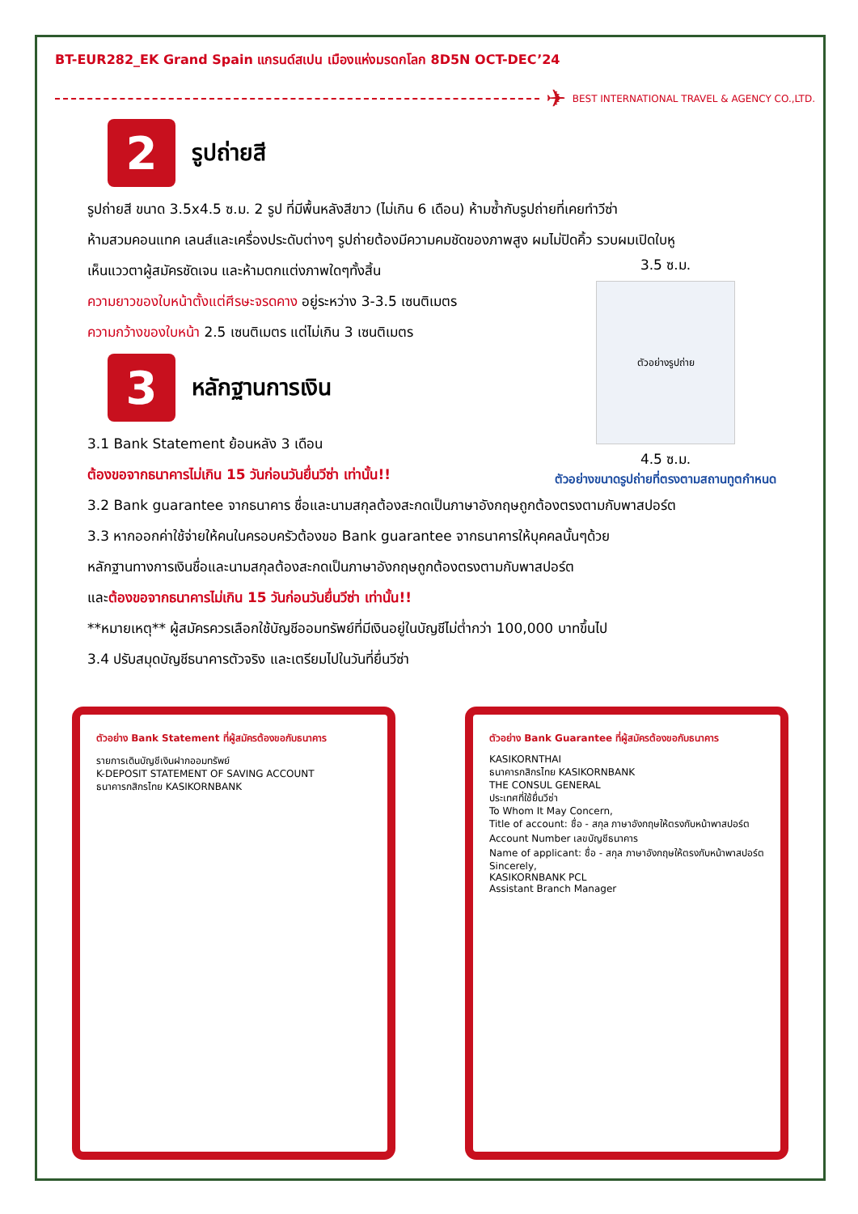BT-EUR282_EK Grand Spain แกรนด์สเปน เมืองแห่งมรดกโลก 8D5N OCT-DEC’24
✈ BEST INTERNATIONAL TRAVEL & AGENCY CO.,LTD.
2
รูปถ่ายสี
รูปถ่ายสี ขนาด 3.5x4.5 ซ.ม. 2 รูป ที่มีพื้นหลังสีขาว (ไม่เกิน 6 เดือน) ห้ามซ้ำกับรูปถ่ายที่เคยทำวีซ่า
ห้ามสวมคอนแทค เลนส์และเครื่องประดับต่างๆ รูปถ่ายต้องมีความคมชัดของภาพสูง ผมไม่ปิดคิ้ว รวบผมเปิดใบหู
3.5 ซ.ม.
ตัวอย่างรูปถ่าย
4.5 ซ.ม.
ตัวอย่างขนาดรูปถ่ายที่ตรงตามสถานทูตกำหนด
เห็นแววตาผู้สมัครชัดเจน และห้ามตกแต่งภาพใดๆทั้งสิ้น
ความยาวของใบหน้าตั้งแต่ศีรษะจรดคาง อยู่ระหว่าง 3-3.5 เซนติเมตร
ความกว้างของใบหน้า 2.5 เซนติเมตร แต่ไม่เกิน 3 เซนติเมตร
3
หลักฐานการเงิน
3.1 Bank Statement ย้อนหลัง 3 เดือน
ต้องขอจากธนาคารไม่เกิน 15 วันก่อนวันยื่นวีซ่า เท่านั้น!!
3.2 Bank guarantee จากธนาคาร ชื่อและนามสกุลต้องสะกดเป็นภาษาอังกฤษถูกต้องตรงตามกับพาสปอร์ต
3.3 หากออกค่าใช้จ่ายให้คนในครอบครัวต้องขอ Bank guarantee จากธนาคารให้บุคคลนั้นๆด้วย
หลักฐานทางการเงินชื่อและนามสกุลต้องสะกดเป็นภาษาอังกฤษถูกต้องตรงตามกับพาสปอร์ต
และต้องขอจากธนาคารไม่เกิน 15 วันก่อนวันยื่นวีซ่า เท่านั้น!!
**หมายเหตุ** ผู้สมัครควรเลือกใช้บัญชีออมทรัพย์ที่มีเงินอยู่ในบัญชีไม่ต่ำกว่า 100,000 บาทขึ้นไป
3.4 ปรับสมุดบัญชีธนาคารตัวจริง และเตรียมไปในวันที่ยื่นวีซ่า
ตัวอย่าง Bank Statement ที่ผู้สมัครต้องขอกับธนาคาร
รายการเดินบัญชีเงินฝากออมทรัพย์
K-DEPOSIT STATEMENT OF SAVING ACCOUNT
ธนาคารกสิกรไทย KASIKORNBANK
ตัวอย่าง Bank Guarantee ที่ผู้สมัครต้องขอกับธนาคาร
KASIKORNTHAI
ธนาคารกสิกรไทย KASIKORNBANK
THE CONSUL GENERAL
ประเทศที่ใช้ยื่นวีซ่า
To Whom It May Concern,
Title of account: ชื่อ - สกุล ภาษาอังกฤษให้ตรงกับหน้าพาสปอร์ต
Account Number เลขบัญชีธนาคาร
Name of applicant: ชื่อ - สกุล ภาษาอังกฤษให้ตรงกับหน้าพาสปอร์ต
Sincerely,
KASIKORNBANK PCL
Assistant Branch Manager